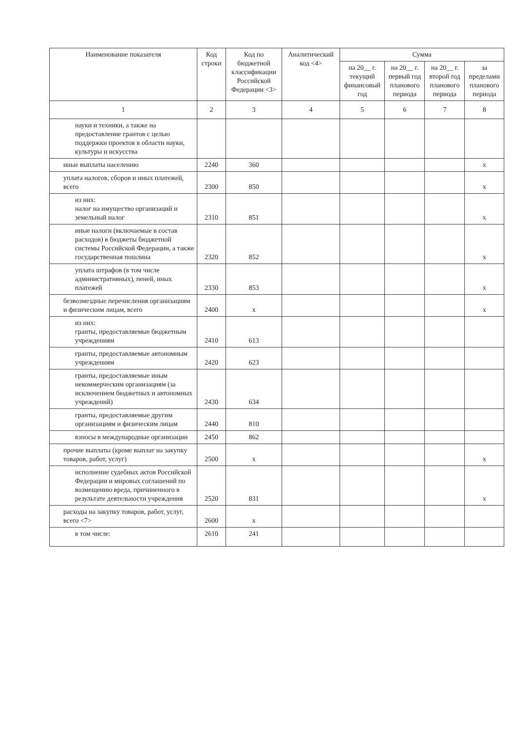| Наименование показателя | Код строки | Код по бюджетной классификации Российской Федерации <3> | Аналитический код <4> | Сумма | | | |
| --- | --- | --- | --- | --- | --- | --- | --- |
| | | | | на 20__ г. текущий финансовый год | на 20__ г. первый год планового периода | на 20__ г. второй год планового периода | за пределами планового периода |
| 1 | 2 | 3 | 4 | 5 | 6 | 7 | 8 |
| науки и техники, а также на предоставление грантов с целью поддержки проектов в области науки, культуры и искусства | | | | | | | |
| иные выплаты населению | 2240 | 360 | | | | | x |
| уплата налогов, сборов и иных платежей, всего | 2300 | 850 | | | | | x |
| из них: налог на имущество организаций и земельный налог | 2310 | 851 | | | | | x |
| иные налоги (включаемые в состав расходов) в бюджеты бюджетной системы Российской Федерации, а также государственная пошлина | 2320 | 852 | | | | | x |
| уплата штрафов (в том числе административных), пеней, иных платежей | 2330 | 853 | | | | | x |
| безвозмездные перечисления организациям и физическим лицам, всего | 2400 | x | | | | | x |
| из них: гранты, предоставляемые бюджетным учреждениям | 2410 | 613 | | | | | |
| гранты, предоставляемые автономным учреждениям | 2420 | 623 | | | | | |
| гранты, предоставляемые иным некоммерческим организациям (за исключением бюджетных и автономных учреждений) | 2430 | 634 | | | | | |
| гранты, предоставляемые другим организациям и физическим лицам | 2440 | 810 | | | | | |
| взносы в международные организации | 2450 | 862 | | | | | |
| прочие выплаты (кроме выплат на закупку товаров, работ, услуг) | 2500 | x | | | | | x |
| исполнение судебных актов Российской Федерации и мировых соглашений по возмещению вреда, причиненного в результате деятельности учреждения | 2520 | 831 | | | | | x |
| расходы на закупку товаров, работ, услуг, всего <7> | 2600 | x | | | | | |
| в том числе: | 2610 | 241 | | | | | |